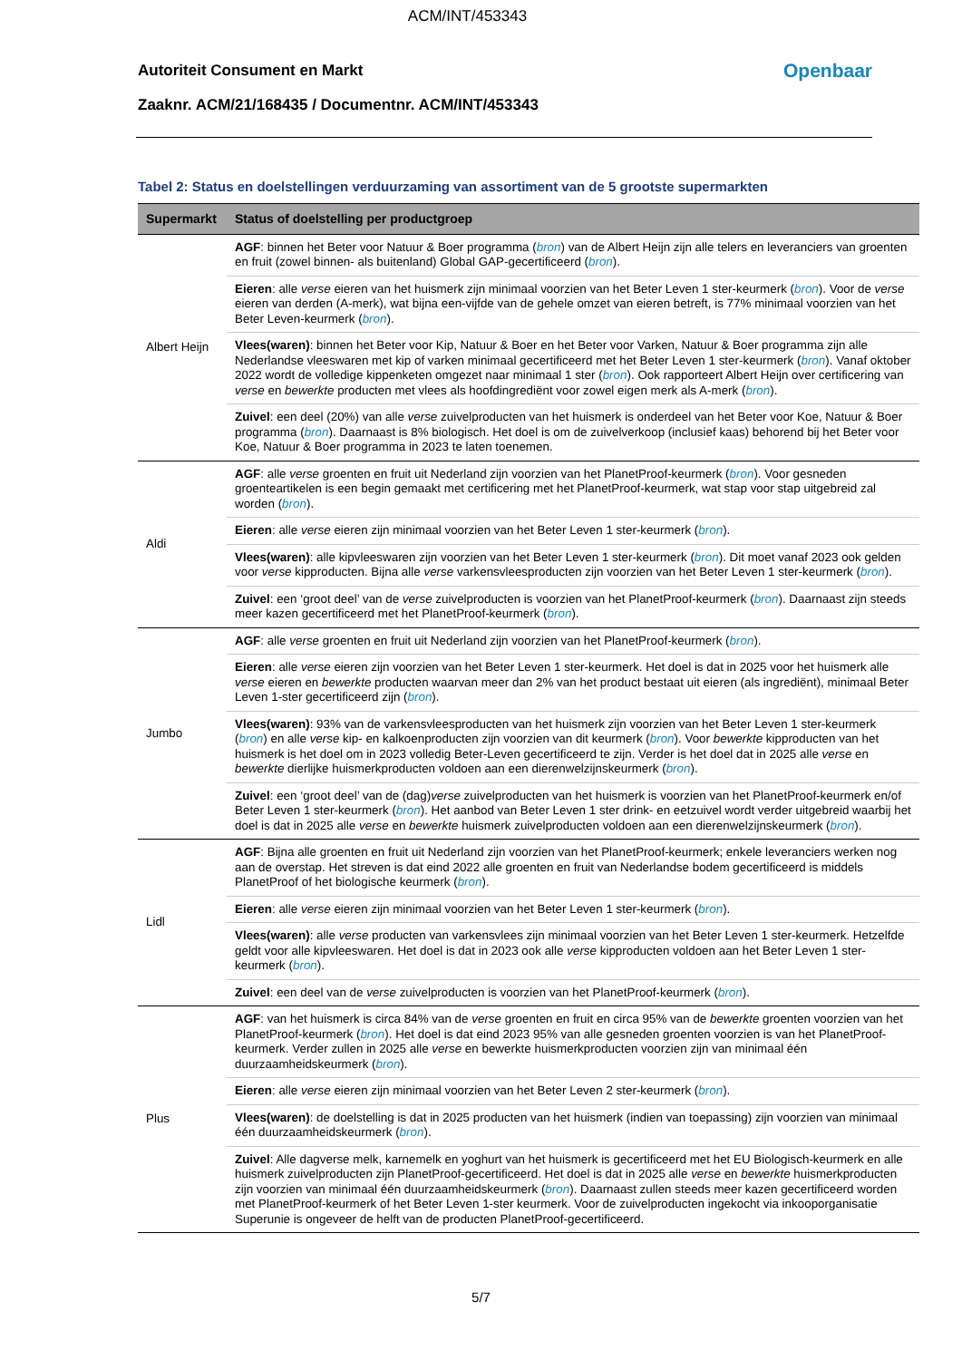ACM/INT/453343
Autoriteit Consument en Markt Openbaar
Zaaknr. ACM/21/168435 / Documentnr. ACM/INT/453343
Tabel 2: Status en doelstellingen verduurzaming van assortiment van de 5 grootste supermarkten
| Supermarkt | Status of doelstelling per productgroep |
| --- | --- |
| Albert Heijn | AGF : binnen het Beter voor Natuur & Boer programma ( bron ) van de Albert Heijn zijn alle telers en leveranciers van groenten en fruit (zowel binnen- als buitenland) Global GAP-gecertificeerd ( bron ). |
| | Eieren : alle verse eieren van het huismerk zijn minimaal voorzien van het Beter Leven 1 ster-keurmerk ( bron ). Voor de verse eieren van derden (A-merk), wat bijna een-vijfde van de gehele omzet van eieren betreft, is 77% minimaal voorzien van het Beter Leven-keurmerk ( bron ). |
| | Vlees(waren) : binnen het Beter voor Kip, Natuur & Boer en het Beter voor Varken, Natuur & Boer programma zijn alle Nederlandse vleeswaren met kip of varken minimaal gecertificeerd met het Beter Leven 1 ster-keurmerk ( bron ). Vanaf oktober 2022 wordt de volledige kippenketen omgezet naar minimaal 1 ster ( bron ). Ook rapporteert Albert Heijn over certificering van verse en bewerkte producten met vlees als hoofdingrediënt voor zowel eigen merk als A-merk ( bron ). |
| | Zuivel : een deel (20%) van alle verse zuivelproducten van het huismerk is onderdeel van het Beter voor Koe, Natuur & Boer programma ( bron ). Daarnaast is 8% biologisch. Het doel is om de zuivelverkoop (inclusief kaas) behorend bij het Beter voor Koe, Natuur & Boer programma in 2023 te laten toenemen. |
| Aldi | AGF : alle verse groenten en fruit uit Nederland zijn voorzien van het PlanetProof-keurmerk ( bron ). Voor gesneden groenteartikelen is een begin gemaakt met certificering met het PlanetProof-keurmerk, wat stap voor stap uitgebreid zal worden ( bron ). |
| | Eieren : alle verse eieren zijn minimaal voorzien van het Beter Leven 1 ster-keurmerk ( bron ). |
| | Vlees(waren) : alle kipvleeswaren zijn voorzien van het Beter Leven 1 ster-keurmerk ( bron ). Dit moet vanaf 2023 ook gelden voor verse kipproducten. Bijna alle verse varkensvleesproducten zijn voorzien van het Beter Leven 1 ster-keurmerk ( bron ). |
| | Zuivel : een ‘groot deel’ van de verse zuivelproducten is voorzien van het PlanetProof-keurmerk ( bron ). Daarnaast zijn steeds meer kazen gecertificeerd met het PlanetProof-keurmerk ( bron ). |
| Jumbo | AGF : alle verse groenten en fruit uit Nederland zijn voorzien van het PlanetProof-keurmerk ( bron ). |
| | Eieren : alle verse eieren zijn voorzien van het Beter Leven 1 ster-keurmerk. Het doel is dat in 2025 voor het huismerk alle verse eieren en bewerkte producten waarvan meer dan 2% van het product bestaat uit eieren (als ingrediënt), minimaal Beter Leven 1-ster gecertificeerd zijn ( bron ). |
| | Vlees(waren) : 93% van de varkensvleesproducten van het huismerk zijn voorzien van het Beter Leven 1 ster-keurmerk ( bron ) en alle verse kip- en kalkoenproducten zijn voorzien van dit keurmerk ( bron ). Voor bewerkte kipproducten van het huismerk is het doel om in 2023 volledig Beter-Leven gecertificeerd te zijn. Verder is het doel dat in 2025 alle verse en bewerkte dierlijke huismerkproducten voldoen aan een dierenwelzijnskeurmerk ( bron ). |
| | Zuivel : een ‘groot deel’ van de (dag) verse zuivelproducten van het huismerk is voorzien van het PlanetProof-keurmerk en/of Beter Leven 1 ster-keurmerk ( bron ). Het aanbod van Beter Leven 1 ster drink- en eetzuivel wordt verder uitgebreid waarbij het doel is dat in 2025 alle verse en bewerkte huismerk zuivelproducten voldoen aan een dierenwelzijnskeurmerk ( bron ). |
| Lidl | AGF : Bijna alle groenten en fruit uit Nederland zijn voorzien van het PlanetProof-keurmerk; enkele leveranciers werken nog aan de overstap. Het streven is dat eind 2022 alle groenten en fruit van Nederlandse bodem gecertificeerd is middels PlanetProof of het biologische keurmerk ( bron ). |
| | Eieren : alle verse eieren zijn minimaal voorzien van het Beter Leven 1 ster-keurmerk ( bron ). |
| | Vlees(waren) : alle verse producten van varkensvlees zijn minimaal voorzien van het Beter Leven 1 ster-keurmerk. Hetzelfde geldt voor alle kipvleeswaren. Het doel is dat in 2023 ook alle verse kipproducten voldoen aan het Beter Leven 1 ster-keurmerk ( bron ). |
| | Zuivel : een deel van de verse zuivelproducten is voorzien van het PlanetProof-keurmerk ( bron ). |
| Plus | AGF : van het huismerk is circa 84% van de verse groenten en fruit en circa 95% van de bewerkte groenten voorzien van het PlanetProof-keurmerk ( bron ). Het doel is dat eind 2023 95% van alle gesneden groenten voorzien is van het PlanetProof-keurmerk. Verder zullen in 2025 alle verse en bewerkte huismerkproducten voorzien zijn van minimaal één duurzaamheidskeurmerk ( bron ). |
| | Eieren : alle verse eieren zijn minimaal voorzien van het Beter Leven 2 ster-keurmerk ( bron ). |
| | Vlees(waren) : de doelstelling is dat in 2025 producten van het huismerk (indien van toepassing) zijn voorzien van minimaal één duurzaamheidskeurmerk ( bron ). |
| | Zuivel : Alle dagverse melk, karnemelk en yoghurt van het huismerk is gecertificeerd met het EU Biologisch-keurmerk en alle huismerk zuivelproducten zijn PlanetProof-gecertificeerd. Het doel is dat in 2025 alle verse en bewerkte huismerkproducten zijn voorzien van minimaal één duurzaamheidskeurmerk ( bron ). Daarnaast zullen steeds meer kazen gecertificeerd worden met PlanetProof-keurmerk of het Beter Leven 1-ster keurmerk. Voor de zuivelproducten ingekocht via inkooporganisatie Superunie is ongeveer de helft van de producten PlanetProof-gecertificeerd. |
5/7